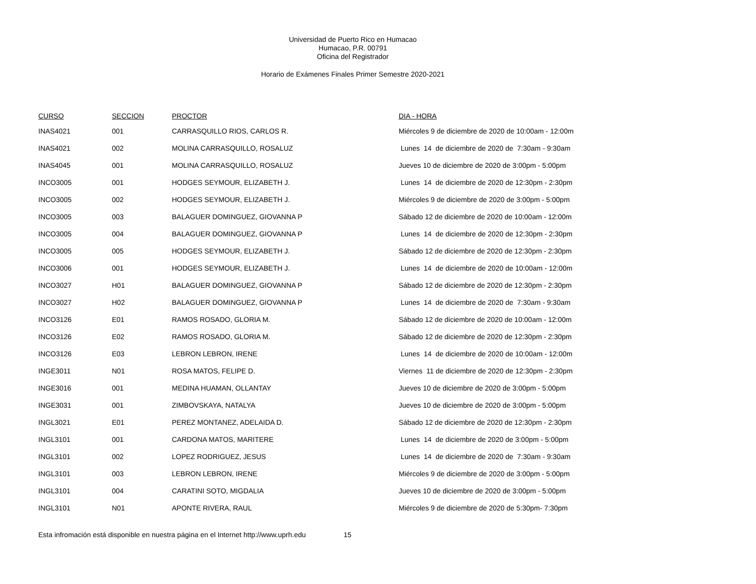Universidad de Puerto Rico en Humacao
Humacao, P.R. 00791
Oficina del Registrador
Horario de Exámenes Finales Primer Semestre 2020-2021
| CURSO | SECCION | PROCTOR | DIA - HORA |
| --- | --- | --- | --- |
| INAS4021 | 001 | CARRASQUILLO RIOS, CARLOS R. | Miércoles 9 de diciembre de 2020 de 10:00am - 12:00m |
| INAS4021 | 002 | MOLINA CARRASQUILLO, ROSALUZ | Lunes 14 de diciembre de 2020 de 7:30am - 9:30am |
| INAS4045 | 001 | MOLINA CARRASQUILLO, ROSALUZ | Jueves 10 de diciembre de 2020 de 3:00pm - 5:00pm |
| INCO3005 | 001 | HODGES SEYMOUR, ELIZABETH J. | Lunes 14 de diciembre de 2020 de 12:30pm - 2:30pm |
| INCO3005 | 002 | HODGES SEYMOUR, ELIZABETH J. | Miércoles 9 de diciembre de 2020 de 3:00pm - 5:00pm |
| INCO3005 | 003 | BALAGUER DOMINGUEZ, GIOVANNA P | Sábado 12 de diciembre de 2020 de 10:00am - 12:00m |
| INCO3005 | 004 | BALAGUER DOMINGUEZ, GIOVANNA P | Lunes 14 de diciembre de 2020 de 12:30pm - 2:30pm |
| INCO3005 | 005 | HODGES SEYMOUR, ELIZABETH J. | Sábado 12 de diciembre de 2020 de 12:30pm - 2:30pm |
| INCO3006 | 001 | HODGES SEYMOUR, ELIZABETH J. | Lunes 14 de diciembre de 2020 de 10:00am - 12:00m |
| INCO3027 | H01 | BALAGUER DOMINGUEZ, GIOVANNA P | Sábado 12 de diciembre de 2020 de 12:30pm - 2:30pm |
| INCO3027 | H02 | BALAGUER DOMINGUEZ, GIOVANNA P | Lunes 14 de diciembre de 2020 de 7:30am - 9:30am |
| INCO3126 | E01 | RAMOS ROSADO, GLORIA M. | Sábado 12 de diciembre de 2020 de 10:00am - 12:00m |
| INCO3126 | E02 | RAMOS ROSADO, GLORIA M. | Sábado 12 de diciembre de 2020 de 12:30pm - 2:30pm |
| INCO3126 | E03 | LEBRON LEBRON, IRENE | Lunes 14 de diciembre de 2020 de 10:00am - 12:00m |
| INGE3011 | N01 | ROSA MATOS, FELIPE D. | Viernes 11 de diciembre de 2020 de 12:30pm - 2:30pm |
| INGE3016 | 001 | MEDINA HUAMAN, OLLANTAY | Jueves 10 de diciembre de 2020 de 3:00pm - 5:00pm |
| INGE3031 | 001 | ZIMBOVSKAYA, NATALYA | Jueves 10 de diciembre de 2020 de 3:00pm - 5:00pm |
| INGL3021 | E01 | PEREZ MONTANEZ, ADELAIDA D. | Sábado 12 de diciembre de 2020 de 12:30pm - 2:30pm |
| INGL3101 | 001 | CARDONA MATOS, MARITERE | Lunes 14 de diciembre de 2020 de 3:00pm - 5:00pm |
| INGL3101 | 002 | LOPEZ RODRIGUEZ, JESUS | Lunes 14 de diciembre de 2020 de 7:30am - 9:30am |
| INGL3101 | 003 | LEBRON LEBRON, IRENE | Miércoles 9 de diciembre de 2020 de 3:00pm - 5:00pm |
| INGL3101 | 004 | CARATINI SOTO, MIGDALIA | Jueves 10 de diciembre de 2020 de 3:00pm - 5:00pm |
| INGL3101 | N01 | APONTE RIVERA, RAUL | Miércoles 9 de diciembre de 2020 de 5:30pm- 7:30pm |
Esta infromación está disponible en nuestra página en el Internet http://www.uprh.edu 15